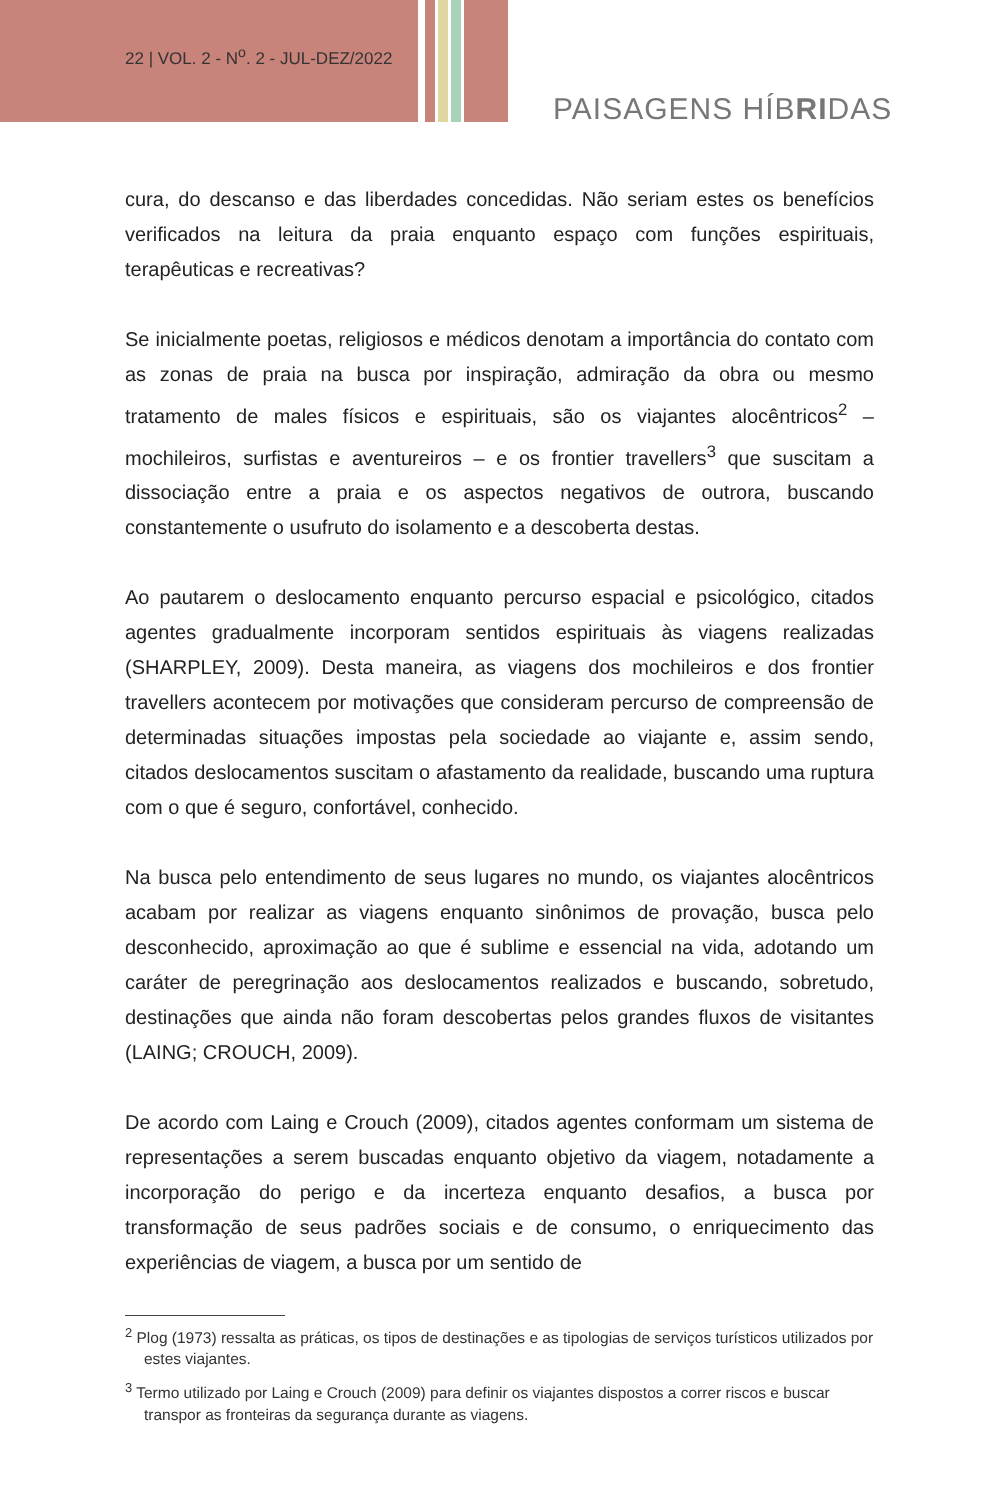22 | VOL. 2 - N<sup>o</sup>. 2 - JUL-DEZ/2022
PAISAGENS HÍBRIDAS
cura, do descanso e das liberdades concedidas. Não seriam estes os benefícios verificados na leitura da praia enquanto espaço com funções espirituais, terapêuticas e recreativas?
Se inicialmente poetas, religiosos e médicos denotam a importância do contato com as zonas de praia na busca por inspiração, admiração da obra ou mesmo tratamento de males físicos e espirituais, são os viajantes alocêntricos<sup>2</sup> – mochileiros, surfistas e aventureiros – e os frontier travellers<sup>3</sup> que suscitam a dissociação entre a praia e os aspectos negativos de outrora, buscando constantemente o usufruto do isolamento e a descoberta destas.
Ao pautarem o deslocamento enquanto percurso espacial e psicológico, citados agentes gradualmente incorporam sentidos espirituais às viagens realizadas (SHARPLEY, 2009). Desta maneira, as viagens dos mochileiros e dos frontier travellers acontecem por motivações que consideram percurso de compreensão de determinadas situações impostas pela sociedade ao viajante e, assim sendo, citados deslocamentos suscitam o afastamento da realidade, buscando uma ruptura com o que é seguro, confortável, conhecido.
Na busca pelo entendimento de seus lugares no mundo, os viajantes alocêntricos acabam por realizar as viagens enquanto sinônimos de provação, busca pelo desconhecido, aproximação ao que é sublime e essencial na vida, adotando um caráter de peregrinação aos deslocamentos realizados e buscando, sobretudo, destinações que ainda não foram descobertas pelos grandes fluxos de visitantes (LAING; CROUCH, 2009).
De acordo com Laing e Crouch (2009), citados agentes conformam um sistema de representações a serem buscadas enquanto objetivo da viagem, notadamente a incorporação do perigo e da incerteza enquanto desafios, a busca por transformação de seus padrões sociais e de consumo, o enriquecimento das experiências de viagem, a busca por um sentido de
<sup>2</sup> Plog (1973) ressalta as práticas, os tipos de destinações e as tipologias de serviços turísticos utilizados por estes viajantes.
<sup>3</sup> Termo utilizado por Laing e Crouch (2009) para definir os viajantes dispostos a correr riscos e buscar transpor as fronteiras da segurança durante as viagens.